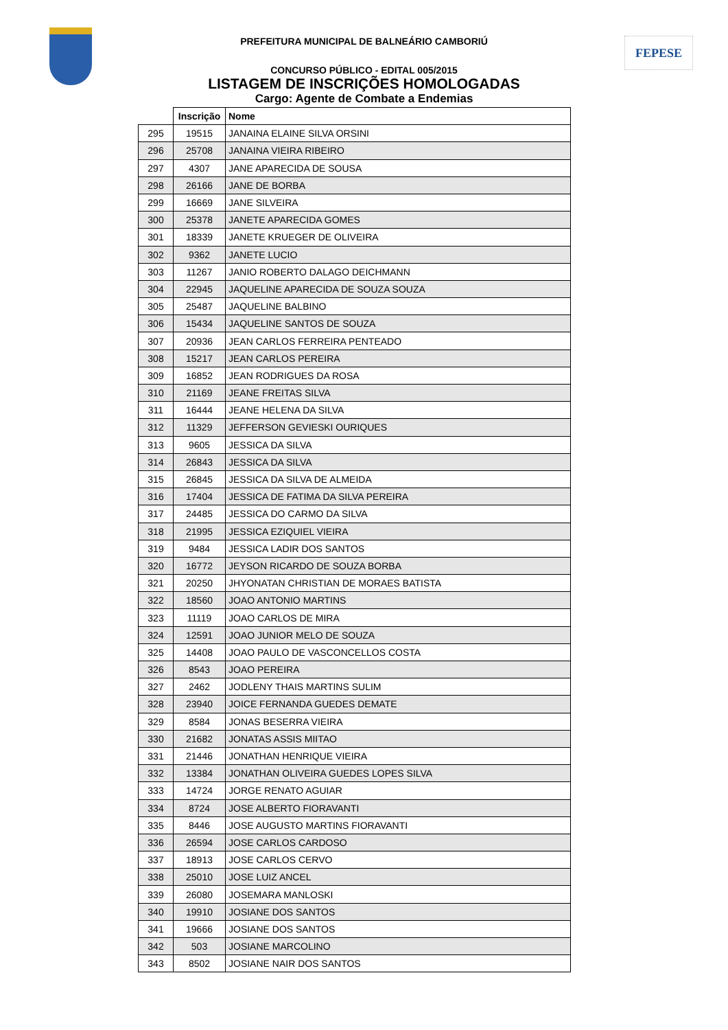FEPESE
PREFEITURA MUNICIPAL DE BALNEÁRIO CAMBORIÚ
CONCURSO PÚBLICO - EDITAL 005/2015
LISTAGEM DE INSCRIÇÕES HOMOLOGADAS
Cargo: Agente de Combate a Endemias
| | Inscrição | Nome |
| --- | --- | --- |
| 295 | 19515 | JANAINA ELAINE SILVA ORSINI |
| 296 | 25708 | JANAINA VIEIRA RIBEIRO |
| 297 | 4307 | JANE APARECIDA DE SOUSA |
| 298 | 26166 | JANE DE BORBA |
| 299 | 16669 | JANE SILVEIRA |
| 300 | 25378 | JANETE APARECIDA GOMES |
| 301 | 18339 | JANETE KRUEGER DE OLIVEIRA |
| 302 | 9362 | JANETE LUCIO |
| 303 | 11267 | JANIO ROBERTO DALAGO DEICHMANN |
| 304 | 22945 | JAQUELINE APARECIDA DE SOUZA SOUZA |
| 305 | 25487 | JAQUELINE BALBINO |
| 306 | 15434 | JAQUELINE SANTOS DE SOUZA |
| 307 | 20936 | JEAN CARLOS FERREIRA PENTEADO |
| 308 | 15217 | JEAN CARLOS PEREIRA |
| 309 | 16852 | JEAN RODRIGUES DA ROSA |
| 310 | 21169 | JEANE FREITAS SILVA |
| 311 | 16444 | JEANE HELENA DA SILVA |
| 312 | 11329 | JEFFERSON GEVIESKI OURIQUES |
| 313 | 9605 | JESSICA DA SILVA |
| 314 | 26843 | JESSICA DA SILVA |
| 315 | 26845 | JESSICA DA SILVA DE ALMEIDA |
| 316 | 17404 | JESSICA DE FATIMA DA SILVA PEREIRA |
| 317 | 24485 | JESSICA DO CARMO DA SILVA |
| 318 | 21995 | JESSICA EZIQUIEL VIEIRA |
| 319 | 9484 | JESSICA LADIR DOS SANTOS |
| 320 | 16772 | JEYSON RICARDO DE SOUZA BORBA |
| 321 | 20250 | JHYONATAN CHRISTIAN DE MORAES BATISTA |
| 322 | 18560 | JOAO ANTONIO MARTINS |
| 323 | 11119 | JOAO CARLOS DE MIRA |
| 324 | 12591 | JOAO JUNIOR MELO DE SOUZA |
| 325 | 14408 | JOAO PAULO DE VASCONCELLOS COSTA |
| 326 | 8543 | JOAO PEREIRA |
| 327 | 2462 | JODLENY THAIS MARTINS SULIM |
| 328 | 23940 | JOICE FERNANDA GUEDES DEMATE |
| 329 | 8584 | JONAS BESERRA VIEIRA |
| 330 | 21682 | JONATAS ASSIS MIITAO |
| 331 | 21446 | JONATHAN HENRIQUE VIEIRA |
| 332 | 13384 | JONATHAN OLIVEIRA GUEDES LOPES SILVA |
| 333 | 14724 | JORGE RENATO AGUIAR |
| 334 | 8724 | JOSE ALBERTO FIORAVANTI |
| 335 | 8446 | JOSE AUGUSTO MARTINS FIORAVANTI |
| 336 | 26594 | JOSE CARLOS CARDOSO |
| 337 | 18913 | JOSE CARLOS CERVO |
| 338 | 25010 | JOSE LUIZ ANCEL |
| 339 | 26080 | JOSEMARA MANLOSKI |
| 340 | 19910 | JOSIANE DOS SANTOS |
| 341 | 19666 | JOSIANE DOS SANTOS |
| 342 | 503 | JOSIANE MARCOLINO |
| 343 | 8502 | JOSIANE NAIR DOS SANTOS |